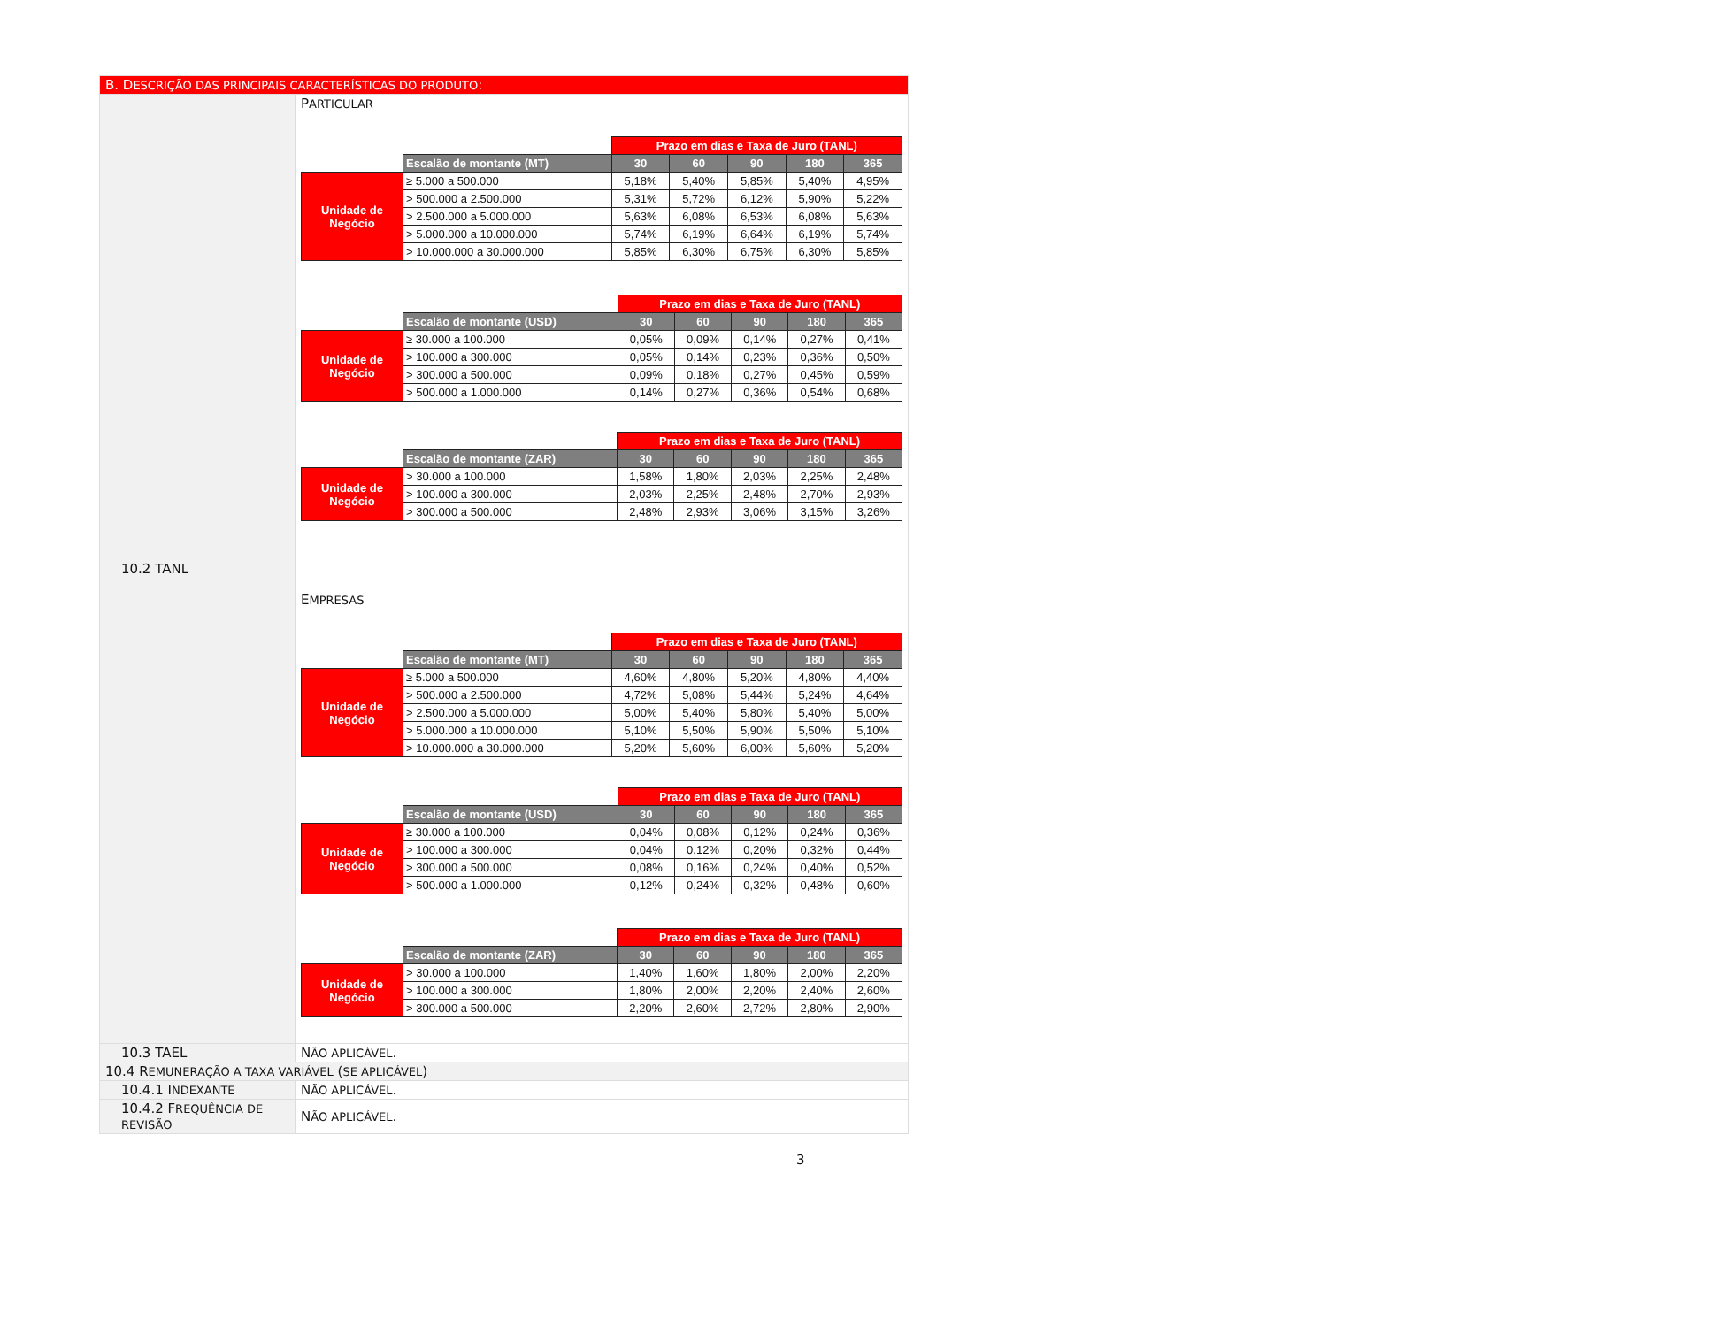| B. D ESCRIÇÃO DAS PRINCIPAIS CARACTERÍSTICAS DO PRODUTO : | |
| 10.2 TANL | P ARTICULAR / / / Prazo em dias e Taxa de Juro (TANL) / / / / / / --- / --- / --- / --- / --- / --- / --- / / / Escalão de montante (MT) / 30 / 60 / 90 / 180 / 365 / / Unidade de Negócio / ≥ 5.000 a 500.000 / 5,18% / 5,40% / 5,85% / 5,40% / 4,95% / / / > 500.000 a 2.500.000 / 5,31% / 5,72% / 6,12% / 5,90% / 5,22% / / / > 2.500.000 a 5.000.000 / 5,63% / 6,08% / 6,53% / 6,08% / 5,63% / / / > 5.000.000 a 10.000.000 / 5,74% / 6,19% / 6,64% / 6,19% / 5,74% / / / > 10.000.000 a 30.000.000 / 5,85% / 6,30% / 6,75% / 6,30% / 5,85% / / / / Prazo em dias e Taxa de Juro (TANL) / / / / / / --- / --- / --- / --- / --- / --- / --- / / / Escalão de montante (USD) / 30 / 60 / 90 / 180 / 365 / / Unidade de Negócio / ≥ 30.000 a 100.000 / 0,05% / 0,09% / 0,14% / 0,27% / 0,41% / / / > 100.000 a 300.000 / 0,05% / 0,14% / 0,23% / 0,36% / 0,50% / / / > 300.000 a 500.000 / 0,09% / 0,18% / 0,27% / 0,45% / 0,59% / / / > 500.000 a 1.000.000 / 0,14% / 0,27% / 0,36% / 0,54% / 0,68% / / / / Prazo em dias e Taxa de Juro (TANL) / / / / / / --- / --- / --- / --- / --- / --- / --- / / / Escalão de montante (ZAR) / 30 / 60 / 90 / 180 / 365 / / Unidade de Negócio / > 30.000 a 100.000 / 1,58% / 1,80% / 2,03% / 2,25% / 2,48% / / / > 100.000 a 300.000 / 2,03% / 2,25% / 2,48% / 2,70% / 2,93% / / / > 300.000 a 500.000 / 2,48% / 2,93% / 3,06% / 3,15% / 3,26% / E MPRESAS / / / Prazo em dias e Taxa de Juro (TANL) / / / / / / --- / --- / --- / --- / --- / --- / --- / / / Escalão de montante (MT) / 30 / 60 / 90 / 180 / 365 / / Unidade de Negócio / ≥ 5.000 a 500.000 / 4,60% / 4,80% / 5,20% / 4,80% / 4,40% / / / > 500.000 a 2.500.000 / 4,72% / 5,08% / 5,44% / 5,24% / 4,64% / / / > 2.500.000 a 5.000.000 / 5,00% / 5,40% / 5,80% / 5,40% / 5,00% / / / > 5.000.000 a 10.000.000 / 5,10% / 5,50% / 5,90% / 5,50% / 5,10% / / / > 10.000.000 a 30.000.000 / 5,20% / 5,60% / 6,00% / 5,60% / 5,20% / / / / Prazo em dias e Taxa de Juro (TANL) / / / / / / --- / --- / --- / --- / --- / --- / --- / / / Escalão de montante (USD) / 30 / 60 / 90 / 180 / 365 / / Unidade de Negócio / ≥ 30.000 a 100.000 / 0,04% / 0,08% / 0,12% / 0,24% / 0,36% / / / > 100.000 a 300.000 / 0,04% / 0,12% / 0,20% / 0,32% / 0,44% / / / > 300.000 a 500.000 / 0,08% / 0,16% / 0,24% / 0,40% / 0,52% / / / > 500.000 a 1.000.000 / 0,12% / 0,24% / 0,32% / 0,48% / 0,60% / / / / Prazo em dias e Taxa de Juro (TANL) / / / / / / --- / --- / --- / --- / --- / --- / --- / / / Escalão de montante (ZAR) / 30 / 60 / 90 / 180 / 365 / / Unidade de Negócio / > 30.000 a 100.000 / 1,40% / 1,60% / 1,80% / 2,00% / 2,20% / / / > 100.000 a 300.000 / 1,80% / 2,00% / 2,20% / 2,40% / 2,60% / / / > 300.000 a 500.000 / 2,20% / 2,60% / 2,72% / 2,80% / 2,90% / |
| 10.3 TAEL | N ÃO APLICÁVEL . |
| 10.4 R EMUNERAÇÃO A TAXA VARIÁVEL ( SE APLICÁVEL ) | |
| 10.4.1 I NDEXANTE | N ÃO APLICÁVEL . |
| 10.4.2 F REQUÊNCIA DE REVISÃO | N ÃO APLICÁVEL . |
3